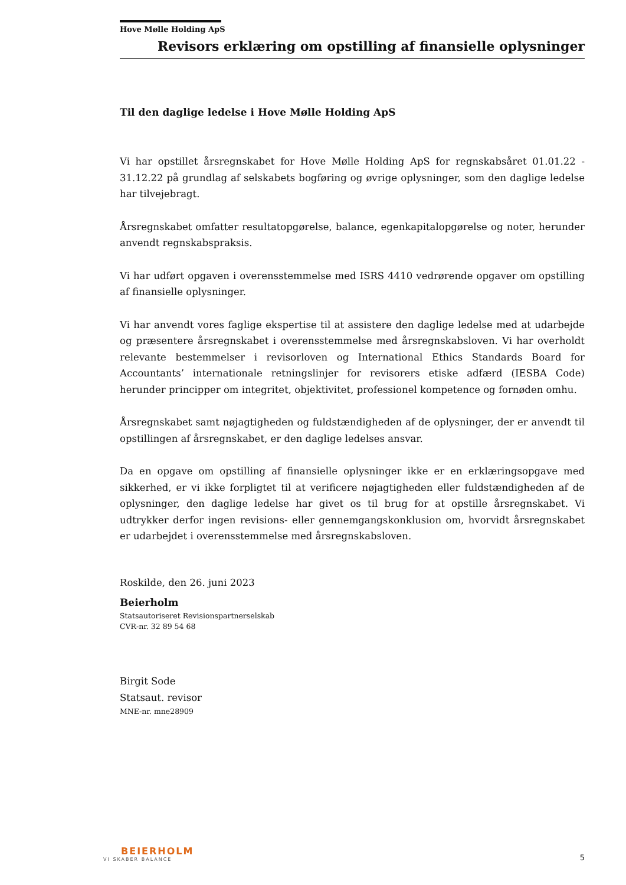Hove Mølle Holding ApS
Revisors erklæring om opstilling af finansielle oplysninger
Til den daglige ledelse i Hove Mølle Holding ApS
Vi har opstillet årsregnskabet for Hove Mølle Holding ApS for regnskabsåret 01.01.22 - 31.12.22 på grundlag af selskabets bogføring og øvrige oplysninger, som den daglige ledelse har tilvejebragt.
Årsregnskabet omfatter resultatopgørelse, balance, egenkapitalopgørelse og noter, herunder anvendt regnskabspraksis.
Vi har udført opgaven i overensstemmelse med ISRS 4410 vedrørende opgaver om opstilling af finansielle oplysninger.
Vi har anvendt vores faglige ekspertise til at assistere den daglige ledelse med at udarbejde og præsentere årsregnskabet i overensstemmelse med årsregnskabsloven. Vi har overholdt relevante bestemmelser i revisorloven og International Ethics Standards Board for Accountants’ internationale retningslinjer for revisorers etiske adfærd (IESBA Code) herunder principper om integritet, objektivitet, professionel kompetence og fornøden omhu.
Årsregnskabet samt nøjagtigheden og fuldstændigheden af de oplysninger, der er anvendt til opstillingen af årsregnskabet, er den daglige ledelses ansvar.
Da en opgave om opstilling af finansielle oplysninger ikke er en erklæringsopgave med sikkerhed, er vi ikke forpligtet til at verificere nøjagtigheden eller fuldstændigheden af de oplysninger, den daglige ledelse har givet os til brug for at opstille årsregnskabet. Vi udtrykker derfor ingen revisions- eller gennemgangskonklusion om, hvorvidt årsregnskabet er udarbejdet i overensstemmelse med årsregnskabsloven.
Roskilde, den 26. juni 2023
Beierholm
Statsautoriseret Revisionspartnerselskab
CVR-nr. 32 89 54 68
Birgit Sode
Statsaut. revisor
MNE-nr. mne28909
BEIERHOLM
VI SKABER BALANCE
5